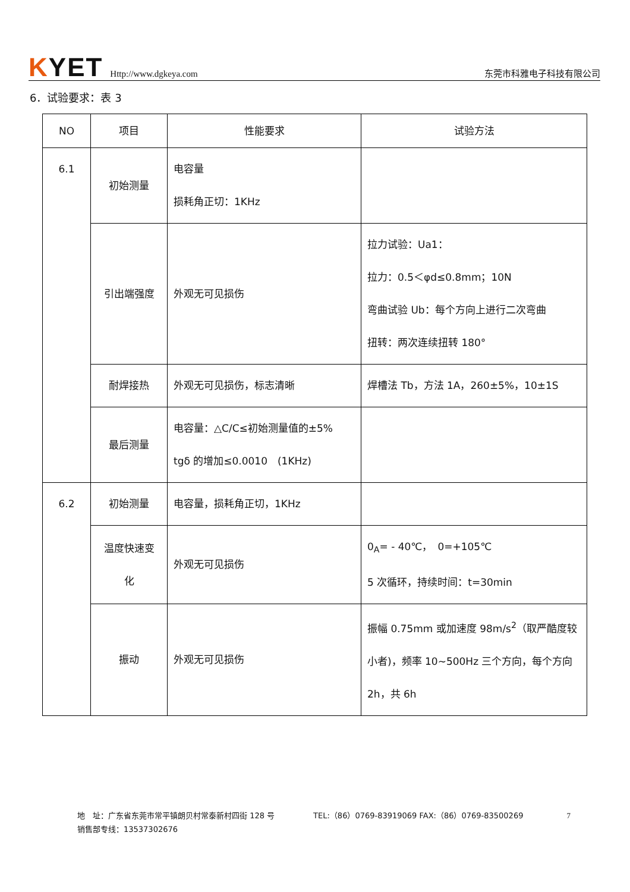KYET Http://www.dgkeya.com 东莞市科雅电子科技有限公司
6．试验要求：表 3
| NO | 项目 | 性能要求 | 试验方法 |
| --- | --- | --- | --- |
| 6.1 | 初始测量 | 电容量 损耗角正切：1KHz | |
| | 引出端强度 | 外观无可见损伤 | 拉力试验：Ua1： 拉力：0.5＜φd≤0.8mm；10N 弯曲试验 Ub：每个方向上进行二次弯曲 扭转：两次连续扭转 180° |
| | 耐焊接热 | 外观无可见损伤，标志清晰 | 焊槽法 Tb，方法 1A，260±5%，10±1S |
| | 最后测量 | 电容量：△C/C≤初始测量值的±5% tgδ 的增加≤0.0010 (1KHz) | |
| 6.2 | 初始测量 | 电容量，损耗角正切，1KHz | |
| | 温度快速变 化 | 外观无可见损伤 | 0<sub>A</sub>= - 40℃， 0=+105℃ 5 次循环，持续时间：t=30min |
| | 振动 | 外观无可见损伤 | 振幅 0.75mm 或加速度 98m/s<sup>2</sup>（取严酷度较小者)，频率 10~500Hz 三个方向，每个方向 2h，共 6h |
7 地　址：广东省东莞市常平镇朗贝村常泰新村四街 128 号　　　　　TEL:（86）0769-83919069 FAX:（86）0769-83500269
销售部专线：13537302676